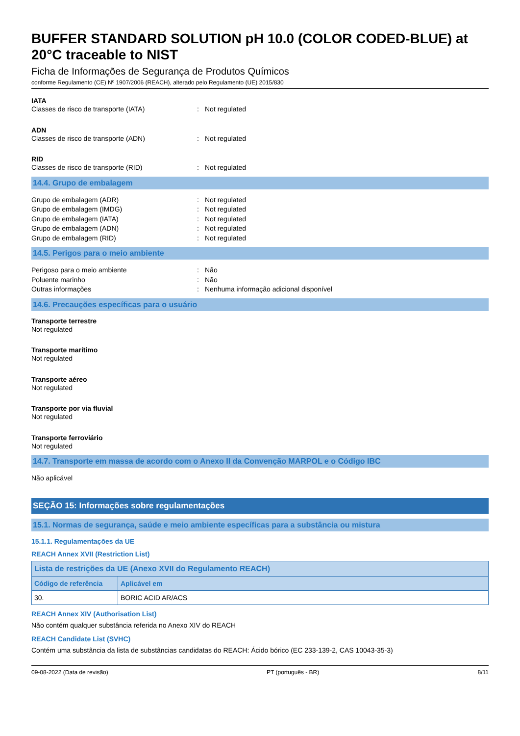BUFFER STANDARD SOLUTION pH 10.0 (COLOR CODED-BLUE) at 20°C traceable to NIST
Ficha de Informações de Segurança de Produtos Químicos
conforme Regulamento (CE) Nº 1907/2006 (REACH), alterado pelo Regulamento (UE) 2015/830
IATA
Classes de risco de transporte (IATA): Not regulated
ADN
Classes de risco de transporte (ADN): Not regulated
RID
Classes de risco de transporte (RID): Not regulated
14.4. Grupo de embalagem
Grupo de embalagem (ADR): Not regulated
Grupo de embalagem (IMDG): Not regulated
Grupo de embalagem (IATA): Not regulated
Grupo de embalagem (ADN): Not regulated
Grupo de embalagem (RID): Not regulated
14.5. Perigos para o meio ambiente
Perigoso para o meio ambiente: Não
Poluente marinho: Não
Outras informações: Nenhuma informação adicional disponível
14.6. Precauções específicas para o usuário
Transporte terrestre
Not regulated
Transporte marítimo
Not regulated
Transporte aéreo
Not regulated
Transporte por via fluvial
Not regulated
Transporte ferroviário
Not regulated
14.7. Transporte em massa de acordo com o Anexo II da Convenção MARPOL e o Código IBC
Não aplicável
SEÇÃO 15: Informações sobre regulamentações
15.1. Normas de segurança, saúde e meio ambiente específicas para a substância ou mistura
15.1.1. Regulamentações da UE
REACH Annex XVII (Restriction List)
| Lista de restrições da UE (Anexo XVII do Regulamento REACH) | |
| --- | --- |
| Código de referência | Aplicável em |
| 30. | BORIC ACID AR/ACS |
REACH Annex XIV (Authorisation List)
Não contém qualquer substância referida no Anexo XIV do REACH
REACH Candidate List (SVHC)
Contém uma substância da lista de substâncias candidatas do REACH: Ácido bórico (EC 233-139-2, CAS 10043-35-3)
09-08-2022 (Data de revisão) PT (português - BR) 8/11